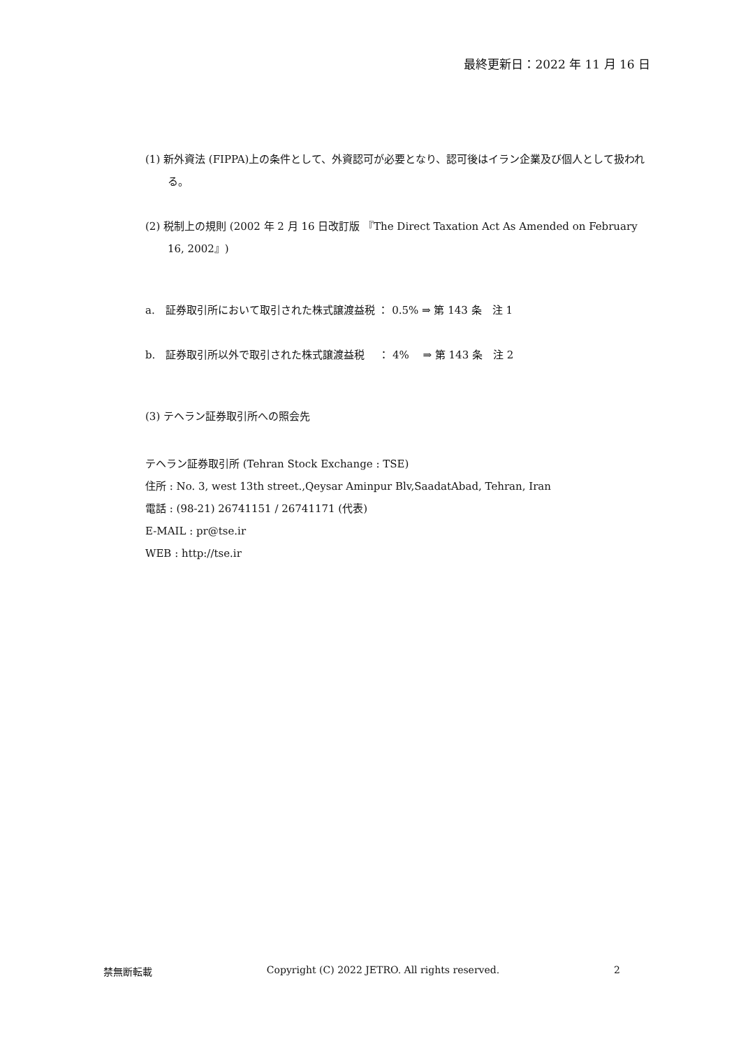最終更新日：2022 年 11 月 16 日
(1) 新外資法 (FIPPA)上の条件として、外資認可が必要となり、認可後はイラン企業及び個人として扱われる。
(2) 税制上の規則 (2002 年 2 月 16 日改訂版 『The Direct Taxation Act As Amended on February 16, 2002』)
a.　証券取引所において取引された株式譲渡益税 ： 0.5% ⇒ 第 143 条　注 1
b.　証券取引所以外で取引された株式譲渡益税　 ： 4%　 ⇒ 第 143 条　注 2
(3) テヘラン証券取引所への照会先
テヘラン証券取引所 (Tehran Stock Exchange : TSE)
住所 : No. 3, west 13th street.,Qeysar Aminpur Blv,SaadatAbad, Tehran, Iran
電話 : (98-21) 26741151 / 26741171 (代表)
E-MAIL : pr@tse.ir
WEB : http://tse.ir
禁無断転載 Copyright (C) 2022 JETRO. All rights reserved. 2